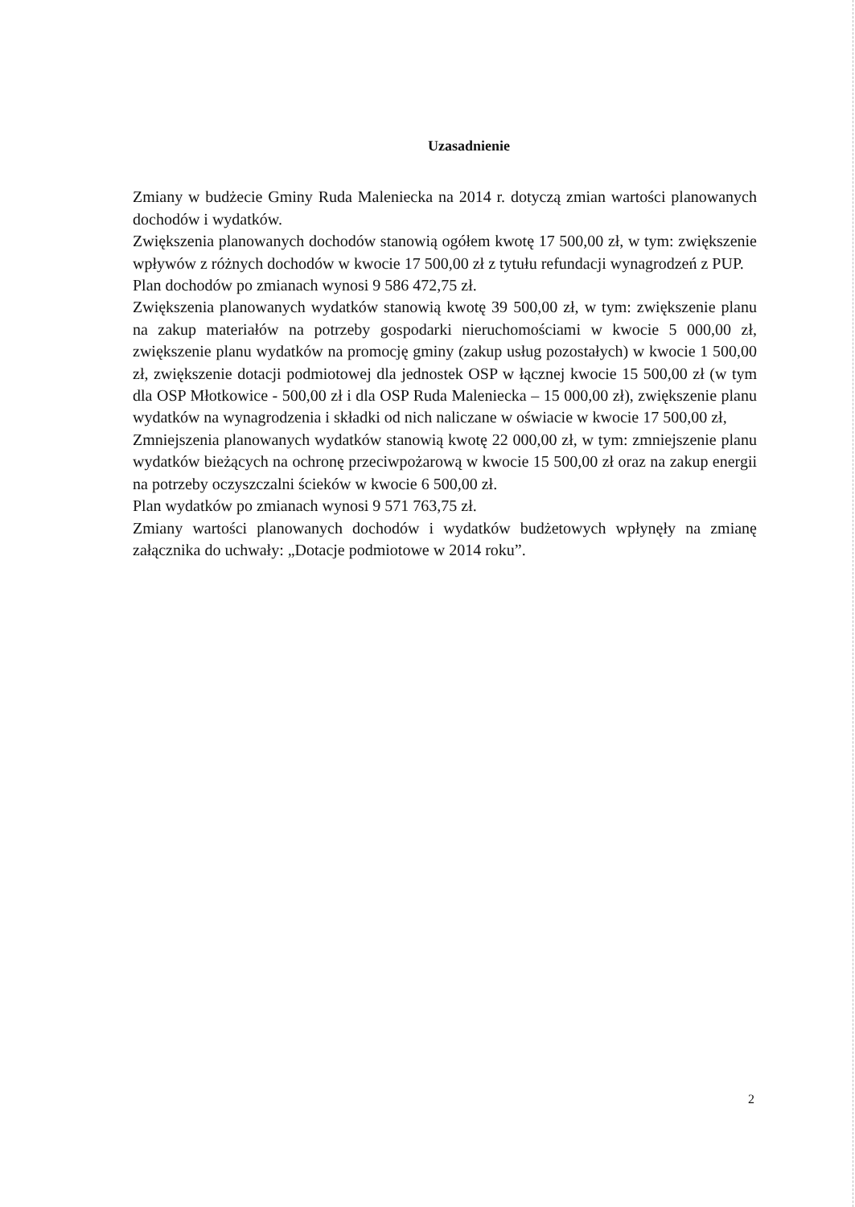Uzasadnienie
Zmiany w budżecie Gminy Ruda Maleniecka na 2014 r. dotyczą zmian wartości planowanych dochodów i wydatków.
Zwiększenia planowanych dochodów stanowią ogółem kwotę 17 500,00 zł, w tym: zwiększenie wpływów z różnych dochodów w kwocie 17 500,00 zł z tytułu refundacji wynagrodzeń z PUP.
Plan dochodów po zmianach wynosi 9 586 472,75 zł.
Zwiększenia planowanych wydatków stanowią kwotę 39 500,00 zł, w tym: zwiększenie planu na zakup materiałów na potrzeby gospodarki nieruchomościami w kwocie 5 000,00 zł, zwiększenie planu wydatków na promocję gminy (zakup usług pozostałych) w kwocie 1 500,00 zł, zwiększenie dotacji podmiotowej dla jednostek OSP w łącznej kwocie 15 500,00 zł (w tym dla OSP Młotkowice - 500,00 zł i dla OSP Ruda Maleniecka – 15 000,00 zł), zwiększenie planu wydatków na wynagrodzenia i składki od nich naliczane w oświacie w kwocie 17 500,00 zł,
Zmniejszenia planowanych wydatków stanowią kwotę 22 000,00 zł, w tym: zmniejszenie planu wydatków bieżących na ochronę przeciwpożarową w kwocie 15 500,00 zł oraz na zakup energii na potrzeby oczyszczalni ścieków w kwocie 6 500,00 zł.
Plan wydatków po zmianach wynosi 9 571 763,75 zł.
Zmiany wartości planowanych dochodów i wydatków budżetowych wpłynęły na zmianę załącznika do uchwały: „Dotacje podmiotowe w 2014 roku”.
2